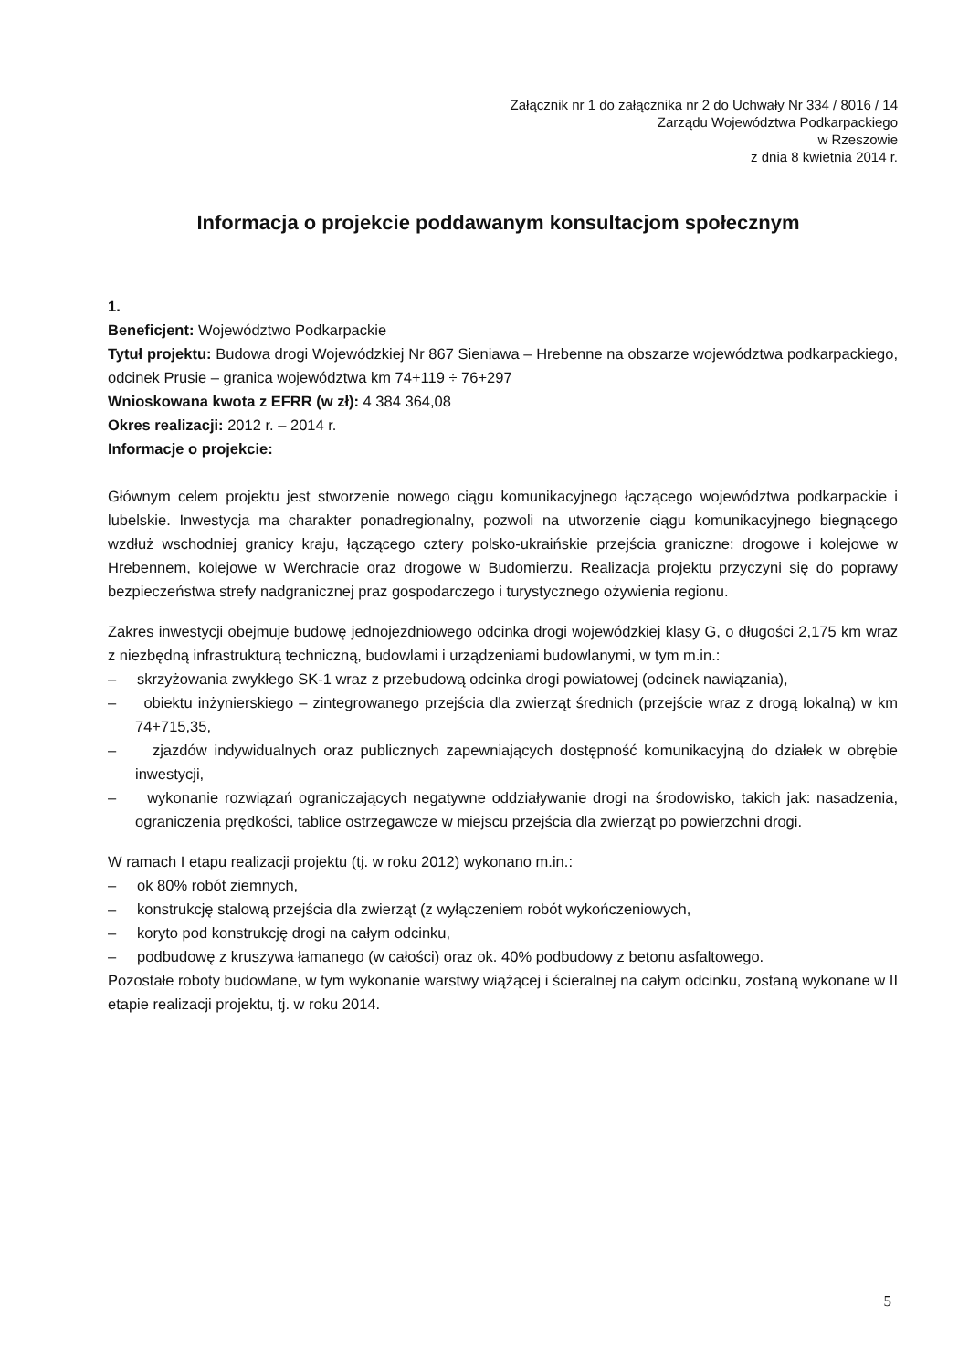Załącznik nr 1 do załącznika nr 2 do Uchwały Nr 334 / 8016 / 14
Zarządu Województwa Podkarpackiego
w Rzeszowie
z dnia 8 kwietnia 2014 r.
Informacja o projekcie poddawanym konsultacjom społecznym
1.
Beneficjent: Województwo Podkarpackie
Tytuł projektu: Budowa drogi Wojewódzkiej Nr 867 Sieniawa – Hrebenne na obszarze województwa podkarpackiego, odcinek Prusie – granica województwa km 74+119 ÷ 76+297
Wnioskowana kwota z EFRR (w zł): 4 384 364,08
Okres realizacji: 2012 r. – 2014 r.
Informacje o projekcie:
Głównym celem projektu jest stworzenie nowego ciągu komunikacyjnego łączącego województwa podkarpackie i lubelskie. Inwestycja ma charakter ponadregionalny, pozwoli na utworzenie ciągu komunikacyjnego biegnącego wzdłuż wschodniej granicy kraju, łączącego cztery polsko-ukraińskie przejścia graniczne: drogowe i kolejowe w Hrebennem, kolejowe w Werchracie oraz drogowe w Budomierzu. Realizacja projektu przyczyni się do poprawy bezpieczeństwa strefy nadgranicznej praz gospodarczego i turystycznego ożywienia regionu.
Zakres inwestycji obejmuje budowę jednojezdniowego odcinka drogi wojewódzkiej klasy G, o długości 2,175 km wraz z niezbędną infrastrukturą techniczną, budowlami i urządzeniami budowlanymi, w tym m.in.:
– skrzyżowania zwykłego SK-1 wraz z przebudową odcinka drogi powiatowej (odcinek nawiązania),
– obiektu inżynierskiego – zintegrowanego przejścia dla zwierząt średnich (przejście wraz z drogą lokalną) w km 74+715,35,
– zjazdów indywidualnych oraz publicznych zapewniających dostępność komunikacyjną do działek w obrębie inwestycji,
– wykonanie rozwiązań ograniczających negatywne oddziaływanie drogi na środowisko, takich jak: nasadzenia, ograniczenia prędkości, tablice ostrzegawcze w miejscu przejścia dla zwierząt po powierzchni drogi.
W ramach I etapu realizacji projektu (tj. w roku 2012) wykonano m.in.:
– ok 80% robót ziemnych,
– konstrukcję stalową przejścia dla zwierząt (z wyłączeniem robót wykończeniowych,
– koryto pod konstrukcję drogi na całym odcinku,
– podbudowę z kruszywa łamanego (w całości) oraz ok. 40% podbudowy z betonu asfaltowego.
Pozostałe roboty budowlane, w tym wykonanie warstwy wiążącej i ścieralnej na całym odcinku, zostaną wykonane w II etapie realizacji projektu, tj. w roku 2014.
5